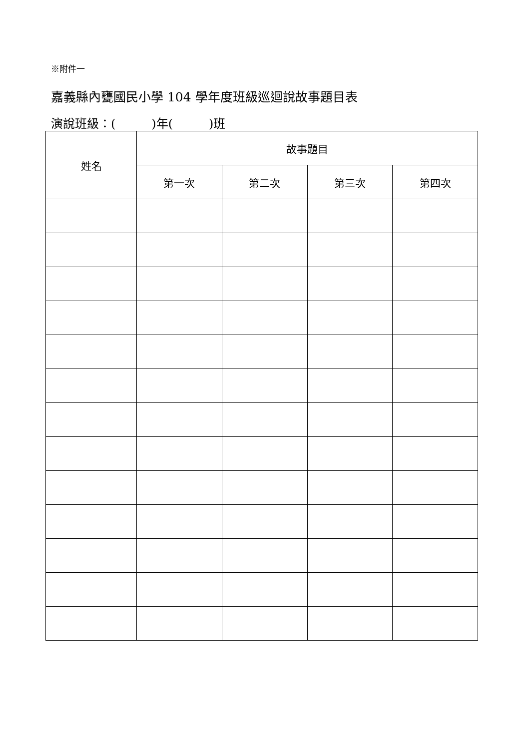※附件一
嘉義縣內甕國民小學 104 學年度班級巡迴說故事題目表
演說班級：(　　　)年(　　　)班
| 姓名 | 故事題目 | | | |
| --- | --- | --- | --- | --- |
| | 第一次 | 第二次 | 第三次 | 第四次 |